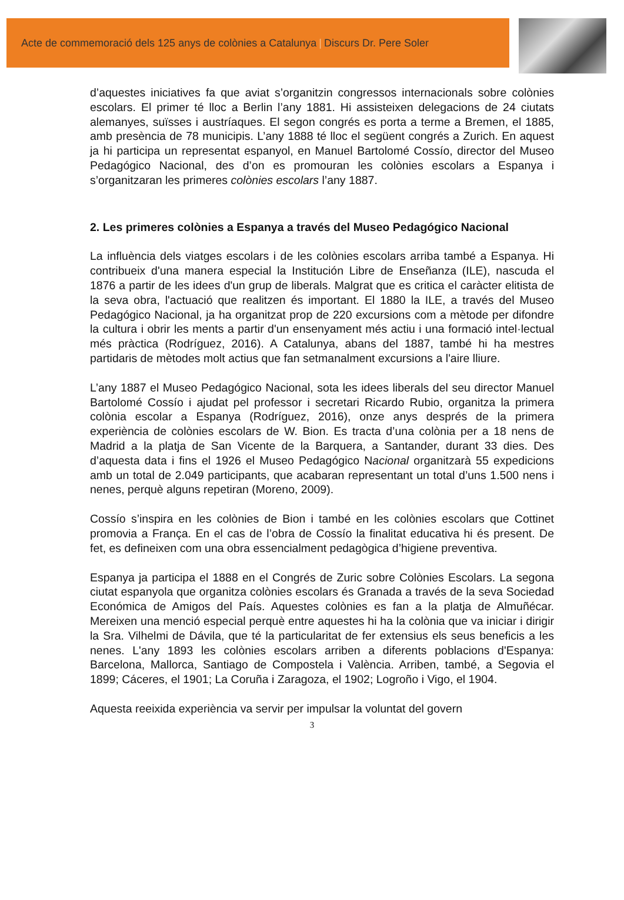Acte de commemoració dels 125 anys de colònies a Catalunya | Discurs Dr. Pere Soler
d’aquestes iniciatives fa que aviat s’organitzin congressos internacionals sobre colònies escolars. El primer té lloc a Berlin l’any 1881. Hi assisteixen delegacions de 24 ciutats alemanyes, suïsses i austríaques. El segon congrés es porta a terme a Bremen, el 1885, amb presència de 78 municipis. L’any 1888 té lloc el següent congrés a Zurich. En aquest ja hi participa un representat espanyol, en Manuel Bartolomé Cossío, director del Museo Pedagógico Nacional, des d’on es promouran les colònies escolars a Espanya i s’organitzaran les primeres colònies escolars l’any 1887.
2. Les primeres colònies a Espanya a través del Museo Pedagógico Nacional
La influència dels viatges escolars i de les colònies escolars arriba també a Espanya. Hi contribueix d'una manera especial la Institución Libre de Enseñanza (ILE), nascuda el 1876 a partir de les idees d'un grup de liberals. Malgrat que es critica el caràcter elitista de la seva obra, l'actuació que realitzen és important. El 1880 la ILE, a través del Museo Pedagógico Nacional, ja ha organitzat prop de 220 excursions com a mètode per difondre la cultura i obrir les ments a partir d'un ensenyament més actiu i una formació intel·lectual més pràctica (Rodríguez, 2016). A Catalunya, abans del 1887, també hi ha mestres partidaris de mètodes molt actius que fan setmanalment excursions a l'aire lliure.
L’any 1887 el Museo Pedagógico Nacional, sota les idees liberals del seu director Manuel Bartolomé Cossío i ajudat pel professor i secretari Ricardo Rubio, organitza la primera colònia escolar a Espanya (Rodríguez, 2016), onze anys després de la primera experiència de colònies escolars de W. Bion. Es tracta d’una colònia per a 18 nens de Madrid a la platja de San Vicente de la Barquera, a Santander, durant 33 dies. Des d’aquesta data i fins el 1926 el Museo Pedagógico Nacional organitzarà 55 expedicions amb un total de 2.049 participants, que acabaran representant un total d’uns 1.500 nens i nenes, perquè alguns repetiran (Moreno, 2009).
Cossío s’inspira en les colònies de Bion i també en les colònies escolars que Cottinet promovia a França. En el cas de l’obra de Cossío la finalitat educativa hi és present. De fet, es defineixen com una obra essencialment pedagògica d’higiene preventiva.
Espanya ja participa el 1888 en el Congrés de Zuric sobre Colònies Escolars. La segona ciutat espanyola que organitza colònies escolars és Granada a través de la seva Sociedad Económica de Amigos del País. Aquestes colònies es fan a la platja de Almuñécar. Mereixen una menció especial perquè entre aquestes hi ha la colònia que va iniciar i dirigir la Sra. Vilhelmi de Dávila, que té la particularitat de fer extensius els seus beneficis a les nenes. L'any 1893 les colònies escolars arriben a diferents poblacions d'Espanya: Barcelona, Mallorca, Santiago de Compostela i València. Arriben, també, a Segovia el 1899; Cáceres, el 1901; La Coruña i Zaragoza, el 1902; Logroño i Vigo, el 1904.
Aquesta reeixida experiència va servir per impulsar la voluntat del govern
3